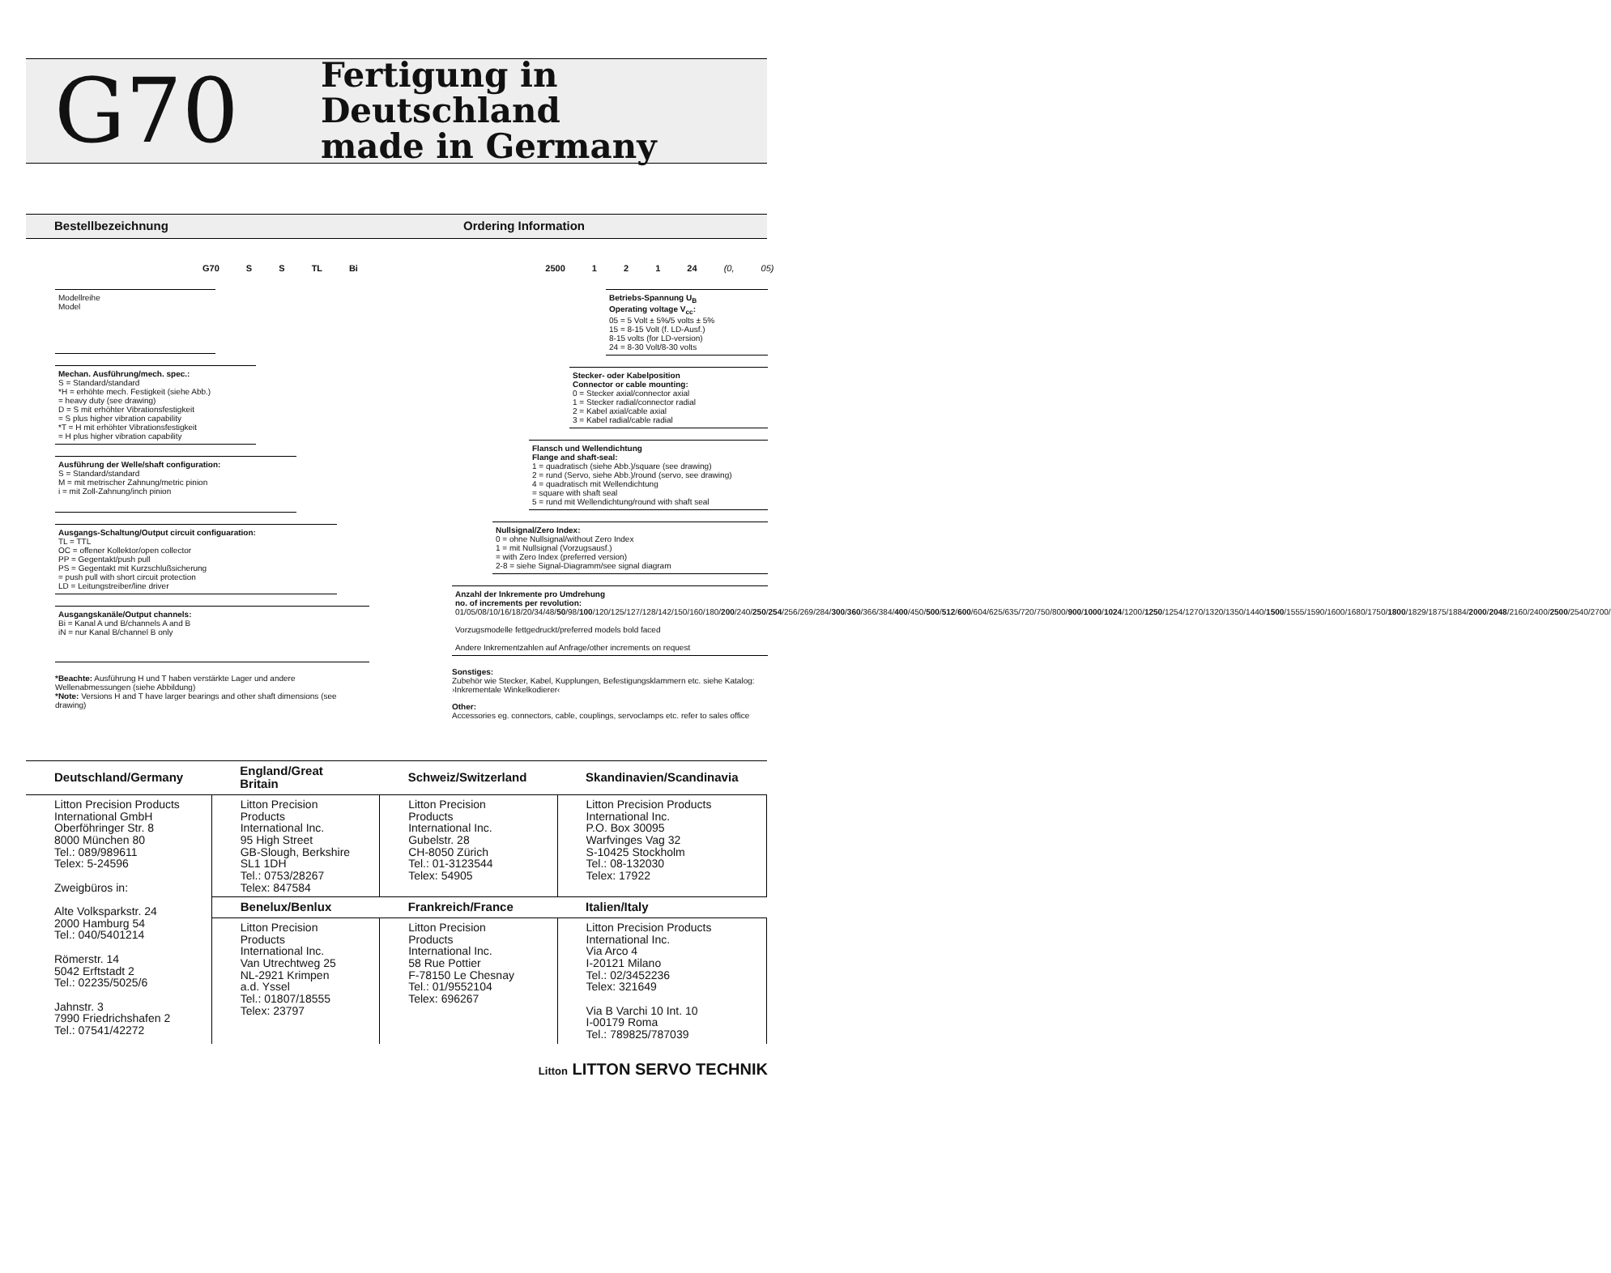G70
Fertigung in Deutschland
made in Germany
Bestellbezeichnung Ordering Information
G70 S S TL Bi 2500 1 2 1 24 (0, 05)
Modellreihe
Model
Mechan. Ausführung/mech. spec.:
S = Standard/standard
*H = erhöhte mech. Festigkeit (siehe Abb.)
= heavy duty (see drawing)
D = S mit erhöhter Vibrationsfestigkeit
= S plus higher vibration capability
*T = H mit erhöhter Vibrationsfestigkeit
= H plus higher vibration capability
Ausführung der Welle/shaft configuration:
S = Standard/standard
M = mit metrischer Zahnung/metric pinion
i = mit Zoll-Zahnung/inch pinion
Ausgangs-Schaltung/Output circuit configuaration:
TL = TTL
OC = offener Kollektor/open collector
PP = Gegentakt/push pull
PS = Gegentakt mit Kurzschlußsicherung
= push pull with short circuit protection
LD = Leitungstreiber/line driver
Ausgangskanäle/Output channels:
Bi = Kanal A und B/channels A and B
iN = nur Kanal B/channel B only
*Beachte: Ausführung H und T haben verstärkte Lager und andere Wellenabmessungen (siehe Abbildung)
*Note: Versions H and T have larger bearings and other shaft dimensions (see drawing)
Betriebs-Spannung U<sub>B</sub>
Operating voltage V<sub>cc</sub>:
05 = 5 Volt ± 5%/5 volts ± 5%
15 = 8-15 Volt (f. LD-Ausf.)
8-15 volts (for LD-version)
24 = 8-30 Volt/8-30 volts
Stecker- oder Kabelposition
Connector or cable mounting:
0 = Stecker axial/connector axial
1 = Stecker radial/connector radial
2 = Kabel axial/cable axial
3 = Kabel radial/cable radial
Flansch und Wellendichtung
Flange and shaft-seal:
1 = quadratisch (siehe Abb.)/square (see drawing)
2 = rund (Servo, siehe Abb.)/round (servo, see drawing)
4 = quadratisch mit Wellendichtung
= square with shaft seal
5 = rund mit Wellendichtung/round with shaft seal
Nullsignal/Zero Index:
0 = ohne Nullsignal/without Zero Index
1 = mit Nullsignal (Vorzugsausf.)
= with Zero Index (preferred version)
2-8 = siehe Signal-Diagramm/see signal diagram
Anzahl der Inkremente pro Umdrehung
no. of increments per revolution:
01/05/08/10/16/18/20/34/48/50/98/100/120/125/127/128/142/150/160/180/200/240/250/254/256/269/284/300/360/366/384/400/450/500/512/600/604/625/635/720/750/800/900/1000/1024/1200/1250/1254/1270/1320/1350/1440/1500/1555/1590/1600/1680/1750/1800/1829/1875/1884/2000/2048/2160/2400/2500/2540/2700/
Vorzugsmodelle fettgedruckt/preferred models bold faced
Andere Inkrementzahlen auf Anfrage/other increments on request
Sonstiges:
Zubehör wie Stecker, Kabel, Kupplungen, Befestigungsklammern etc. siehe Katalog: ›Inkrementale Winkelkodierer‹
Other:
Accessories eg. connectors, cable, couplings, servoclamps etc. refer to sales office
| Deutschland/Germany | England/Great Britain | Schweiz/Switzerland | Skandinavien/Scandinavia |
| --- | --- | --- | --- |
| Litton Precision Products International GmbH Oberföhringer Str. 8 8000 München 80 Tel.: 089/989611 Telex: 5-24596 Zweigbüros in: Alte Volksparkstr. 24 2000 Hamburg 54 Tel.: 040/5401214 Römerstr. 14 5042 Erftstadt 2 Tel.: 02235/5025/6 Jahnstr. 3 7990 Friedrichshafen 2 Tel.: 07541/42272 | Litton Precision Products International Inc. 95 High Street GB-Slough, Berkshire SL1 1DH Tel.: 0753/28267 Telex: 847584 | Litton Precision Products International Inc. Gubelstr. 28 CH-8050 Zürich Tel.: 01-3123544 Telex: 54905 | Litton Precision Products International Inc. P.O. Box 30095 Warfvinges Vag 32 S-10425 Stockholm Tel.: 08-132030 Telex: 17922 |
| | Benelux/Benlux | Frankreich/France | Italien/Italy |
| | Litton Precision Products International Inc. Van Utrechtweg 25 NL-2921 Krimpen a.d. Yssel Tel.: 01807/18555 Telex: 23797 | Litton Precision Products International Inc. 58 Rue Pottier F-78150 Le Chesnay Tel.: 01/9552104 Telex: 696267 | Litton Precision Products International Inc. Via Arco 4 I-20121 Milano Tel.: 02/3452236 Telex: 321649 Via B Varchi 10 Int. 10 I-00179 Roma Tel.: 789825/787039 |
Litton LITTON SERVO TECHNIK